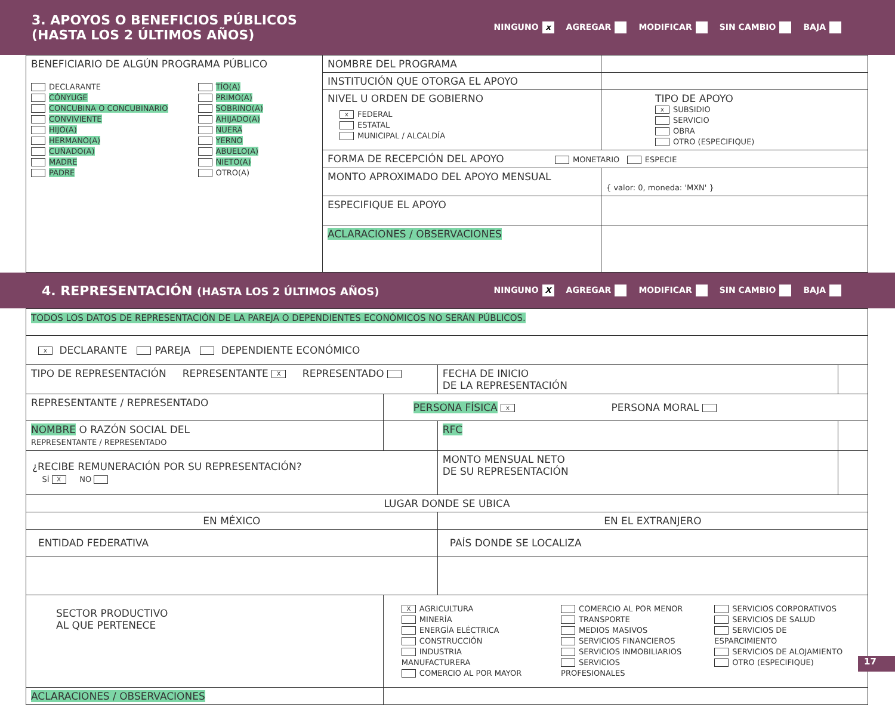3. APOYOS O BENEFICIOS PÚBLICOS
(HASTA LOS 2 ÚLTIMOS AÑOS)
NINGUNO x AGREGAR MODIFICAR SIN CAMBIO BAJA
| BENEFICIARIO DE ALGÚN PROGRAMA PÚBLICO DECLARANTE CÓNYUGE CONCUBINA O CONCUBINARIO CONVIVIENTE HIJO(A) HERMANO(A) CUÑADO(A) MADRE PADRE TÍO(A) PRIMO(A) SOBRINO(A) AHIJADO(A) NUERA YERNO ABUELO(A) NIETO(A) OTRO(A) | NOMBRE DEL PROGRAMA | |
| | INSTITUCIÓN QUE OTORGA EL APOYO | |
| | NIVEL U ORDEN DE GOBIERNO x FEDERAL ESTATAL MUNICIPAL / ALCALDÍA | TIPO DE APOYO x SUBSIDIO SERVICIO OBRA OTRO (ESPECIFIQUE) |
| | FORMA DE RECEPCIÓN DEL APOYO MONETARIO ESPECIE | |
| | MONTO APROXIMADO DEL APOYO MENSUAL | { valor: 0, moneda: 'MXN' } |
| | ESPECIFIQUE EL APOYO | |
| | ACLARACIONES / OBSERVACIONES | |
4. REPRESENTACIÓN (HASTA LOS 2 ÚLTIMOS AÑOS)
NINGUNO X AGREGAR MODIFICAR SIN CAMBIO BAJA
| TODOS LOS DATOS DE REPRESENTACIÓN DE LA PAREJA O DEPENDIENTES ECONÓMICOS NO SERÁN PÚBLICOS. | | | | |
| x DECLARANTE PAREJA DEPENDIENTE ECONÓMICO | | | | |
| TIPO DE REPRESENTACIÓN REPRESENTANTE X REPRESENTADO | | | FECHA DE INICIO DE LA REPRESENTACIÓN | |
| REPRESENTANTE / REPRESENTADO | PERSONA FÍSICA x PERSONA MORAL | | | |
| NOMBRE O RAZÓN SOCIAL DEL REPRESENTANTE / REPRESENTADO | | | RFC | |
| ¿RECIBE REMUNERACIÓN POR SU REPRESENTACIÓN? SÍ X NO | | | MONTO MENSUAL NETO DE SU REPRESENTACIÓN | |
| LUGAR DONDE SE UBICA | | | | |
| EN MÉXICO | | | EN EL EXTRANJERO | |
| ENTIDAD FEDERATIVA | | | PAÍS DONDE SE LOCALIZA | |
| SECTOR PRODUCTIVO AL QUE PERTENECE | X AGRICULTURA MINERÍA ENERGÍA ELÉCTRICA CONSTRUCCIÓN INDUSTRIA MANUFACTURERA COMERCIO AL POR MAYOR COMERCIO AL POR MENOR TRANSPORTE MEDIOS MASIVOS SERVICIOS FINANCIEROS SERVICIOS INMOBILIARIOS SERVICIOS PROFESIONALES SERVICIOS CORPORATIVOS SERVICIOS DE SALUD SERVICIOS DE ESPARCIMIENTO SERVICIOS DE ALOJAMIENTO OTRO (ESPECIFIQUE) | | | |
| ACLARACIONES / OBSERVACIONES | | | | |
17